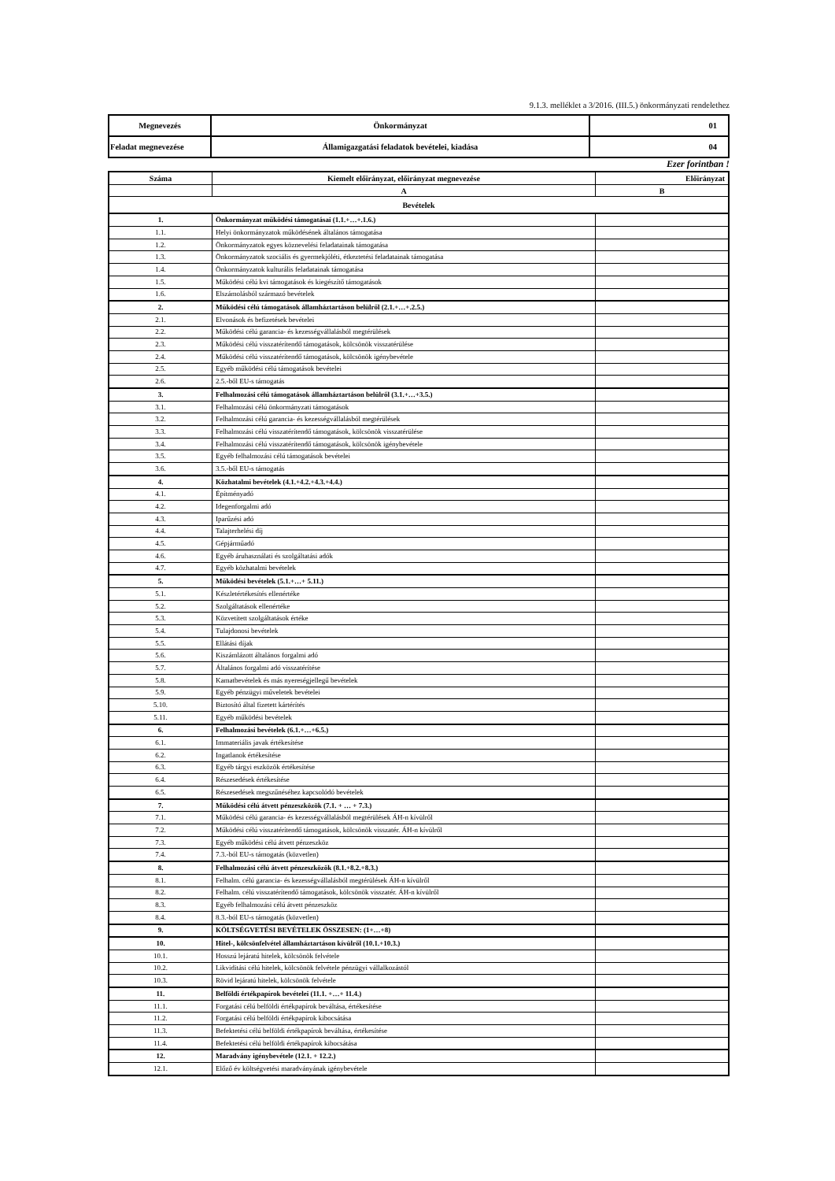9.1.3. melléklet a 3/2016. (III.5.) önkormányzati rendelethez
| Megnevezés | Önkormányzat | 01 |
| Feladat megnevezése | Államigazgatási feladatok bevételei, kiadása | 04 |
Ezer forintban !
| Száma | Kiemelt előirányzat, előirányzat megnevezése | Előirányzat |
| --- | --- | --- |
| | A | B |
| Bevételek | | |
| 1. | Önkormányzat működési támogatásai (1.1.+…+.1.6.) | |
| 1.1. | Helyi önkormányzatok működésének általános támogatása | |
| 1.2. | Önkormányzatok egyes köznevelési feladatainak támogatása | |
| 1.3. | Önkormányzatok szociális és gyermekjóléti, étkeztetési feladatainak támogatása | |
| 1.4. | Önkormányzatok kulturális feladatainak támogatása | |
| 1.5. | Működési célú kvi támogatások és kiegészítő támogatások | |
| 1.6. | Elszámolásból származó bevételek | |
| 2. | Működési célú támogatások államháztartáson belülről (2.1.+…+.2.5.) | |
| 2.1. | Elvonások és befizetések bevételei | |
| 2.2. | Működési célú garancia- és kezességvállalásból megtérülések | |
| 2.3. | Működési célú visszatérítendő támogatások, kölcsönök visszatérülése | |
| 2.4. | Működési célú visszatérítendő támogatások, kölcsönök igénybevétele | |
| 2.5. | Egyéb működési célú támogatások bevételei | |
| 2.6. | 2.5.-ből EU-s támogatás | |
| 3. | Felhalmozási célú támogatások államháztartáson belülről (3.1.+…+3.5.) | |
| 3.1. | Felhalmozási célú önkormányzati támogatások | |
| 3.2. | Felhalmozási célú garancia- és kezességvállalásból megtérülések | |
| 3.3. | Felhalmozási célú visszatérítendő támogatások, kölcsönök visszatérülése | |
| 3.4. | Felhalmozási célú visszatérítendő támogatások, kölcsönök igénybevétele | |
| 3.5. | Egyéb felhalmozási célú támogatások bevételei | |
| 3.6. | 3.5.-ből EU-s támogatás | |
| 4. | Közhatalmi bevételek (4.1.+4.2.+4.3.+4.4.) | |
| 4.1. | Építményadó | |
| 4.2. | Idegenforgalmi adó | |
| 4.3. | Iparűzési adó | |
| 4.4. | Talajterhelési díj | |
| 4.5. | Gépjárműadó | |
| 4.6. | Egyéb áruhasználati és szolgáltatási adók | |
| 4.7. | Egyéb közhatalmi bevételek | |
| 5. | Működési bevételek (5.1.+…+ 5.11.) | |
| 5.1. | Készletértékesítés ellenértéke | |
| 5.2. | Szolgáltatások ellenértéke | |
| 5.3. | Közvetített szolgáltatások értéke | |
| 5.4. | Tulajdonosi bevételek | |
| 5.5. | Ellátási díjak | |
| 5.6. | Kiszámlázott általános forgalmi adó | |
| 5.7. | Általános forgalmi adó visszatérítése | |
| 5.8. | Kamatbevételek és más nyereségjellegű bevételek | |
| 5.9. | Egyéb pénzügyi műveletek bevételei | |
| 5.10. | Biztosító által fizetett kártérítés | |
| 5.11. | Egyéb működési bevételek | |
| 6. | Felhalmozási bevételek (6.1.+…+6.5.) | |
| 6.1. | Immateriális javak értékesítése | |
| 6.2. | Ingatlanok értékesítése | |
| 6.3. | Egyéb tárgyi eszközök értékesítése | |
| 6.4. | Részesedések értékesítése | |
| 6.5. | Részesedések megszűnéséhez kapcsolódó bevételek | |
| 7. | Működési célú átvett pénzeszközök (7.1. + … + 7.3.) | |
| 7.1. | Működési célú garancia- és kezességvállalásból megtérülések ÁH-n kívülről | |
| 7.2. | Működési célú visszatérítendő támogatások, kölcsönök visszatér. ÁH-n kívülről | |
| 7.3. | Egyéb működési célú átvett pénzeszköz | |
| 7.4. | 7.3.-ból EU-s támogatás (közvetlen) | |
| 8. | Felhalmozási célú átvett pénzeszközök (8.1.+8.2.+8.3.) | |
| 8.1. | Felhalm. célú garancia- és kezességvállalásból megtérülések ÁH-n kívülről | |
| 8.2. | Felhalm. célú visszatérítendő támogatások, kölcsönök visszatér. ÁH-n kívülről | |
| 8.3. | Egyéb felhalmozási célú átvett pénzeszköz | |
| 8.4. | 8.3.-ból EU-s támogatás (közvetlen) | |
| 9. | KÖLTSÉGVETÉSI BEVÉTELEK ÖSSZESEN: (1+…+8) | |
| 10. | Hitel-, kölcsönfelvétel államháztartáson kívülről (10.1.+10.3.) | |
| 10.1. | Hosszú lejáratú hitelek, kölcsönök felvétele | |
| 10.2. | Likviditási célú hitelek, kölcsönök felvétele pénzügyi vállalkozástól | |
| 10.3. | Rövid lejáratú hitelek, kölcsönök felvétele | |
| 11. | Belföldi értékpapírok bevételei (11.1. +…+ 11.4.) | |
| 11.1. | Forgatási célú belföldi értékpapírok beváltása, értékesítése | |
| 11.2. | Forgatási célú belföldi értékpapírok kibocsátása | |
| 11.3. | Befektetési célú belföldi értékpapírok beváltása, értékesítése | |
| 11.4. | Befektetési célú belföldi értékpapírok kibocsátása | |
| 12. | Maradvány igénybevétele (12.1. + 12.2.) | |
| 12.1. | Előző év költségvetési maradványának igénybevétele | |